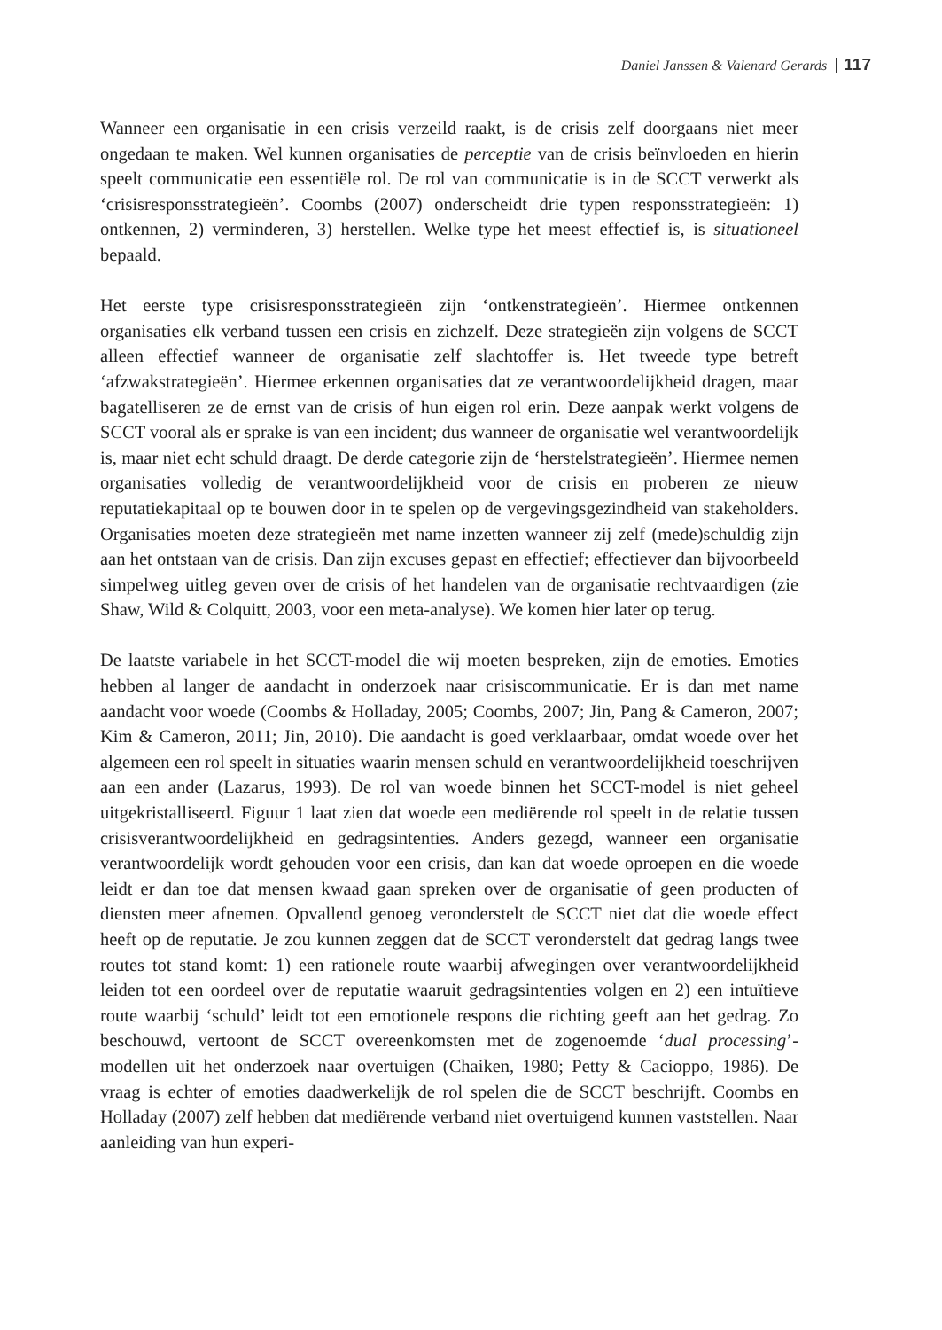Daniel Janssen & Valenard Gerards 117
Wanneer een organisatie in een crisis verzeild raakt, is de crisis zelf doorgaans niet meer ongedaan te maken. Wel kunnen organisaties de perceptie van de crisis beïnvloeden en hierin speelt communicatie een essentiële rol. De rol van communicatie is in de SCCT verwerkt als ‘crisisresponsstrategieën’. Coombs (2007) onderscheidt drie typen responsstrategieën: 1) ontkennen, 2) verminderen, 3) herstellen. Welke type het meest effectief is, is situationeel bepaald.
Het eerste type crisisresponsstrategieën zijn ‘ontkenstrategieën’. Hiermee ontkennen organisaties elk verband tussen een crisis en zichzelf. Deze strategieën zijn volgens de SCCT alleen effectief wanneer de organisatie zelf slachtoffer is. Het tweede type betreft ‘afzwakstrategieën’. Hiermee erkennen organisaties dat ze verantwoordelijkheid dragen, maar bagatelliseren ze de ernst van de crisis of hun eigen rol erin. Deze aanpak werkt volgens de SCCT vooral als er sprake is van een incident; dus wanneer de organisatie wel verantwoordelijk is, maar niet echt schuld draagt. De derde categorie zijn de ‘herstelstrategieën’. Hiermee nemen organisaties volledig de verantwoordelijkheid voor de crisis en proberen ze nieuw reputatiekapitaal op te bouwen door in te spelen op de vergevingsgezindheid van stakeholders. Organisaties moeten deze strategieën met name inzetten wanneer zij zelf (mede)schuldig zijn aan het ontstaan van de crisis. Dan zijn excuses gepast en effectief; effectiever dan bijvoorbeeld simpelweg uitleg geven over de crisis of het handelen van de organisatie rechtvaardigen (zie Shaw, Wild & Colquitt, 2003, voor een meta-analyse). We komen hier later op terug.
De laatste variabele in het SCCT-model die wij moeten bespreken, zijn de emoties. Emoties hebben al langer de aandacht in onderzoek naar crisiscommunicatie. Er is dan met name aandacht voor woede (Coombs & Holladay, 2005; Coombs, 2007; Jin, Pang & Cameron, 2007; Kim & Cameron, 2011; Jin, 2010). Die aandacht is goed verklaarbaar, omdat woede over het algemeen een rol speelt in situaties waarin mensen schuld en verantwoordelijkheid toeschrijven aan een ander (Lazarus, 1993). De rol van woede binnen het SCCT-model is niet geheel uitgekristalliseerd. Figuur 1 laat zien dat woede een mediërende rol speelt in de relatie tussen crisisverantwoordelijkheid en gedragsintenties. Anders gezegd, wanneer een organisatie verantwoordelijk wordt gehouden voor een crisis, dan kan dat woede oproepen en die woede leidt er dan toe dat mensen kwaad gaan spreken over de organisatie of geen producten of diensten meer afnemen. Opvallend genoeg veronderstelt de SCCT niet dat die woede effect heeft op de reputatie. Je zou kunnen zeggen dat de SCCT veronderstelt dat gedrag langs twee routes tot stand komt: 1) een rationele route waarbij afwegingen over verantwoordelijkheid leiden tot een oordeel over de reputatie waaruit gedragsintenties volgen en 2) een intuïtieve route waarbij ‘schuld’ leidt tot een emotionele respons die richting geeft aan het gedrag. Zo beschouwd, vertoont de SCCT overeenkomsten met de zogenoemde ‘dual processing’-modellen uit het onderzoek naar overtuigen (Chaiken, 1980; Petty & Cacioppo, 1986). De vraag is echter of emoties daadwerkelijk de rol spelen die de SCCT beschrijft. Coombs en Holladay (2007) zelf hebben dat mediërende verband niet overtuigend kunnen vaststellen. Naar aanleiding van hun experi-